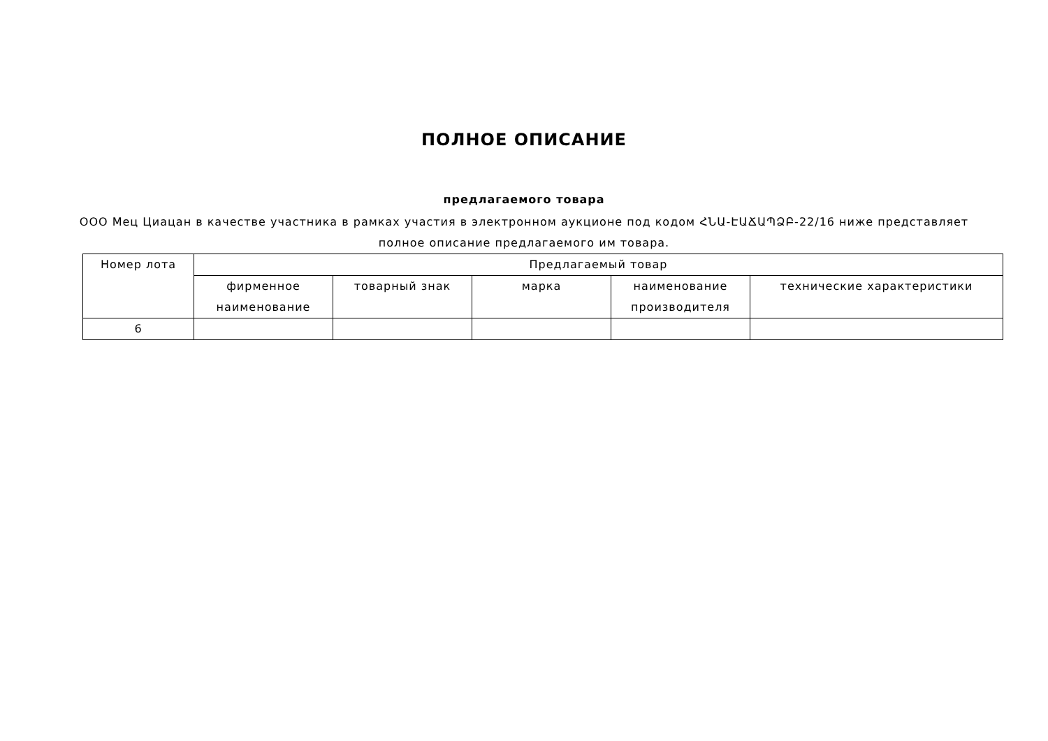ПОЛНОЕ ОПИСАНИЕ
предлагаемого товара
ООО Мец Циацан в качестве участника в рамках участия в электронном аукционе под кодом ՀՆԱ-ԷԱՃԱՊՁԲ-22/16 ниже представляет полное описание предлагаемого им товара.
| Номер лота | Предлагаемый товар | | | | |
| --- | --- | --- | --- | --- | --- |
| | фирменное наименование | товарный знак | марка | наименование производителя | технические характеристики |
| 6 | | | | | |